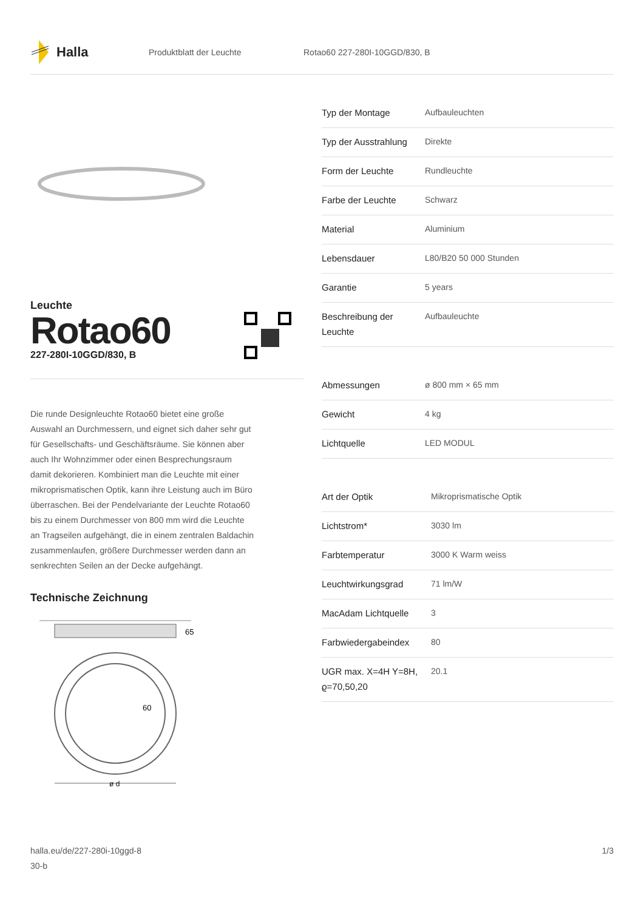Halla
Produktblatt der Leuchte Rotao60 227-280I-10GGD/830, B
Leuchte
Rotao60
227-280I-10GGD/830, B
Die runde Designleuchte Rotao60 bietet eine große Auswahl an Durchmessern, und eignet sich daher sehr gut für Gesellschafts- und Geschäftsräume. Sie können aber auch Ihr Wohnzimmer oder einen Besprechungsraum damit dekorieren. Kombiniert man die Leuchte mit einer mikroprismatischen Optik, kann ihre Leistung auch im Büro überraschen. Bei der Pendelvariante der Leuchte Rotao60 bis zu einem Durchmesser von 800 mm wird die Leuchte an Tragseilen aufgehängt, die in einem zentralen Baldachin zusammenlaufen, größere Durchmesser werden dann an senkrechten Seilen an der Decke aufgehängt.
Technische Zeichnung
65
60
ø d
| Typ der Montage | Aufbauleuchten |
| Typ der Ausstrahlung | Direkte |
| Form der Leuchte | Rundleuchte |
| Farbe der Leuchte | Schwarz |
| Material | Aluminium |
| Lebensdauer | L80/B20 50 000 Stunden |
| Garantie | 5 years |
| Beschreibung der Leuchte | Aufbauleuchte |
| Abmessungen | ø 800 mm × 65 mm |
| Gewicht | 4 kg |
| Lichtquelle | LED MODUL |
| Art der Optik | Mikroprismatische Optik |
| Lichtstrom* | 3030 lm |
| Farbtemperatur | 3000 K Warm weiss |
| Leuchtwirkungsgrad | 71 lm/W |
| MacAdam Lichtquelle | 3 |
| Farbwiedergabeindex | 80 |
| UGR max. X=4H Y=8H, ϱ=70,50,20 | 20.1 |
halla.eu/de/227-280i-10ggd-8
30-b
1/3